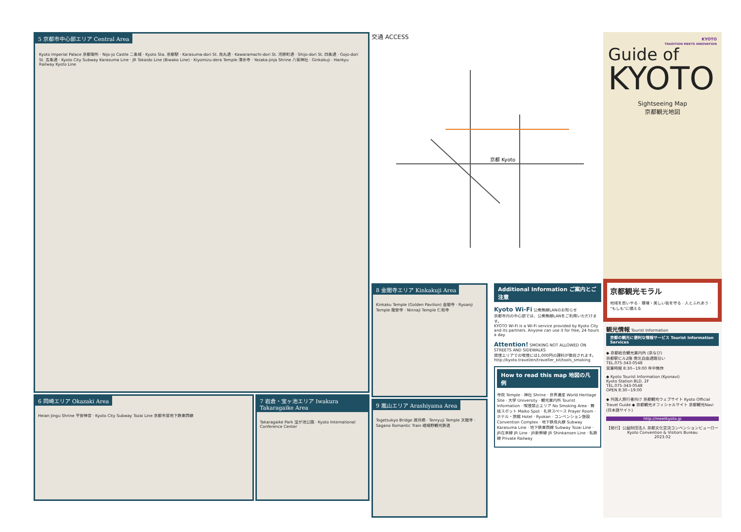5 京都市中心部エリア Central Area
Kyoto Imperial Palace 京都御所 · Nijo-jo Castle 二条城 · Kyoto Sta. 京都駅 · Karasuma-dori St. 烏丸通 · Kawaramachi-dori St. 河原町通 · Shijo-dori St. 四条通 · Gojo-dori St. 五条通 · Kyoto City Subway Karasuma Line · JR Tokaido Line (Biwako Line) · Kiyomizu-dera Temple 清水寺 · Yasaka-jinja Shrine 八坂神社 · Ginkakuji · Hankyu Railway Kyoto Line
6 岡崎エリア Okazaki Area
Heian Jingu Shrine 平安神宮 · Kyoto City Subway Tozai Line 京都市営地下鉄東西線
7 岩倉・宝ヶ池エリア Iwakura Takaragaike Area
Takaragaike Park 宝が池公園 · Kyoto International Conference Center
交通 ACCESS
京都 Kyoto
8 金閣寺エリア Kinkakuji Area
Kinkaku Temple (Golden Pavilion) 金閣寺 · Ryoanji Temple 龍安寺 · Ninnaji Temple 仁和寺
9 嵐山エリア Arashiyama Area
Togetsukyo Bridge 渡月橋 · Tenryuji Temple 天龍寺 · Sagano Romantic Train 嵯峨野観光鉄道
Additional Information ご案内とご注意
Kyoto Wi-Fi 公衆無線LANのお知らせ
京都市内の中心部では、公衆無線LANをご利用いただけます。
KYOTO Wi-Fi is a Wi-Fi service provided by Kyoto City and its partners. Anyone can use it for free, 24 hours a day.
Attention! SMOKING NOT ALLOWED ON STREETS AND SIDEWALKS
禁煙エリアでの喫煙には1,000円の課料が徴収されます。
http://kyoto.travel/en/traveller_kit/tools_smoking
How to read this map 地図の凡例
寺院 Temple · 神社 Shrine · 世界遺産 World Heritage Site · 大学 University · 観光案内所 Tourist Information · 喫煙禁止エリア No Smoking Area · 舞妓スポット Maiko Spot · 礼拝スペース Prayer Room · ホテル・旅館 Hotel · Ryokan · コンベンション施設 Convention Complex · 地下鉄烏丸線 Subway Karasuma Line · 地下鉄東西線 Subway Tozai Line · JR在来線 JR Line · JR新幹線 JR Shinkansen Line · 私鉄線 Private Railway
KYOTO
TRADITION MEETS INNOVATION
Guide of
KYOTO
Sightseeing Map
京都観光地図
京都観光モラル
地域を思いやる · 環境・美しい街を守る · 人とふれあう · "もしも"に備える
観光情報 Tourist Information
京都の観光に便利な情報サービス Tourist Information Services
◆ 京都総合観光案内所 (京なび)
京都駅ビル2階 南北自由通路沿い
TEL.075-343-0548
営業時間 8:30~19:00 年中無休
◆ Kyoto Tourist Information (Kyonavi)
Kyoto Station BLD. 2F
TEL.075-343-0548
OPEN 8:30~19:00
◆ 外国人旅行者向け 京都観光ウェブサイト Kyoto Official Travel Guide ◆ 京都観光オフィシャルサイト 京都観光Navi (日本語サイト)
http://meetkyoto.jp
【発行】公益財団法人 京都文化交流コンベンションビューロー
Kyoto Convention & Visitors Bureau
2023.02